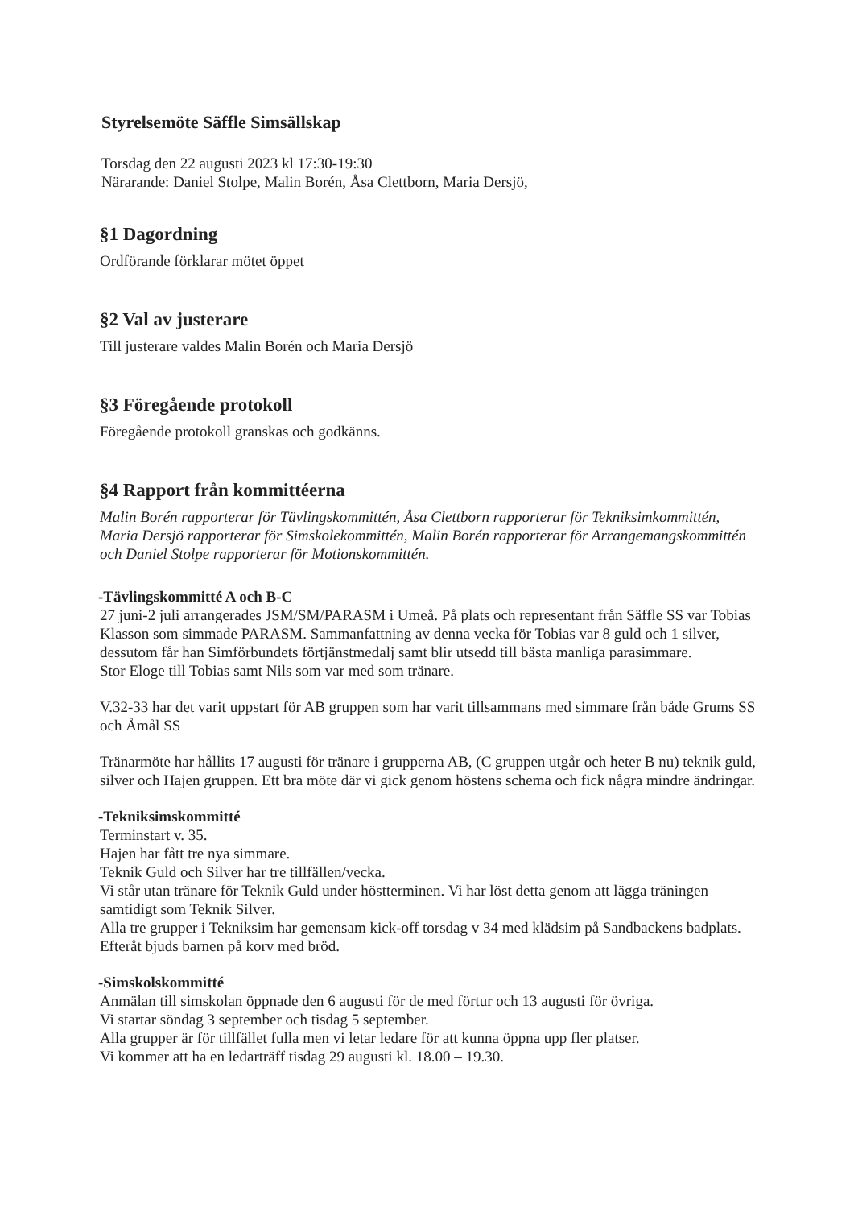Styrelsemöte Säffle Simsällskap
Torsdag den 22 augusti 2023 kl 17:30-19:30
Närarande: Daniel Stolpe, Malin Borén, Åsa Clettborn, Maria Dersjö,
§1 Dagordning
Ordförande förklarar mötet öppet
§2 Val av justerare
Till justerare valdes Malin Borén och Maria Dersjö
§3 Föregående protokoll
Föregående protokoll granskas och godkänns.
§4 Rapport från kommittéerna
Malin Borén rapporterar för Tävlingskommittén, Åsa Clettborn rapporterar för Tekniksimkommittén, Maria Dersjö rapporterar för Simskolekommittén, Malin Borén rapporterar för Arrangemangskommittén och Daniel Stolpe rapporterar för Motionskommittén.
-Tävlingskommitté A och B-C
27 juni-2 juli arrangerades JSM/SM/PARASM i Umeå. På plats och representant från Säffle SS var Tobias Klasson som simmade PARASM. Sammanfattning av denna vecka för Tobias var 8 guld och 1 silver, dessutom får han Simförbundets förtjänstmedalj samt blir utsedd till bästa manliga parasimmare.
Stor Eloge till Tobias samt Nils som var med som tränare.
V.32-33 har det varit uppstart för AB gruppen som har varit tillsammans med simmare från både Grums SS och Åmål SS
Tränarmöte har hållits 17 augusti för tränare i grupperna AB, (C gruppen utgår och heter B nu) teknik guld, silver och Hajen gruppen. Ett bra möte där vi gick genom höstens schema och fick några mindre ändringar.
-Tekniksimskommitté
Terminstart v. 35.
Hajen har fått tre nya simmare.
Teknik Guld och Silver har tre tillfällen/vecka.
Vi står utan tränare för Teknik Guld under höstterminen. Vi har löst detta genom att lägga träningen samtidigt som Teknik Silver.
Alla tre grupper i Tekniksim har gemensam kick-off torsdag v 34 med klädsim på Sandbackens badplats. Efteråt bjuds barnen på korv med bröd.
-Simskolskommitté
Anmälan till simskolan öppnade den 6 augusti för de med förtur och 13 augusti för övriga.
Vi startar söndag 3 september och tisdag 5 september.
Alla grupper är för tillfället fulla men vi letar ledare för att kunna öppna upp fler platser.
Vi kommer att ha en ledarträff tisdag 29 augusti kl. 18.00 – 19.30.